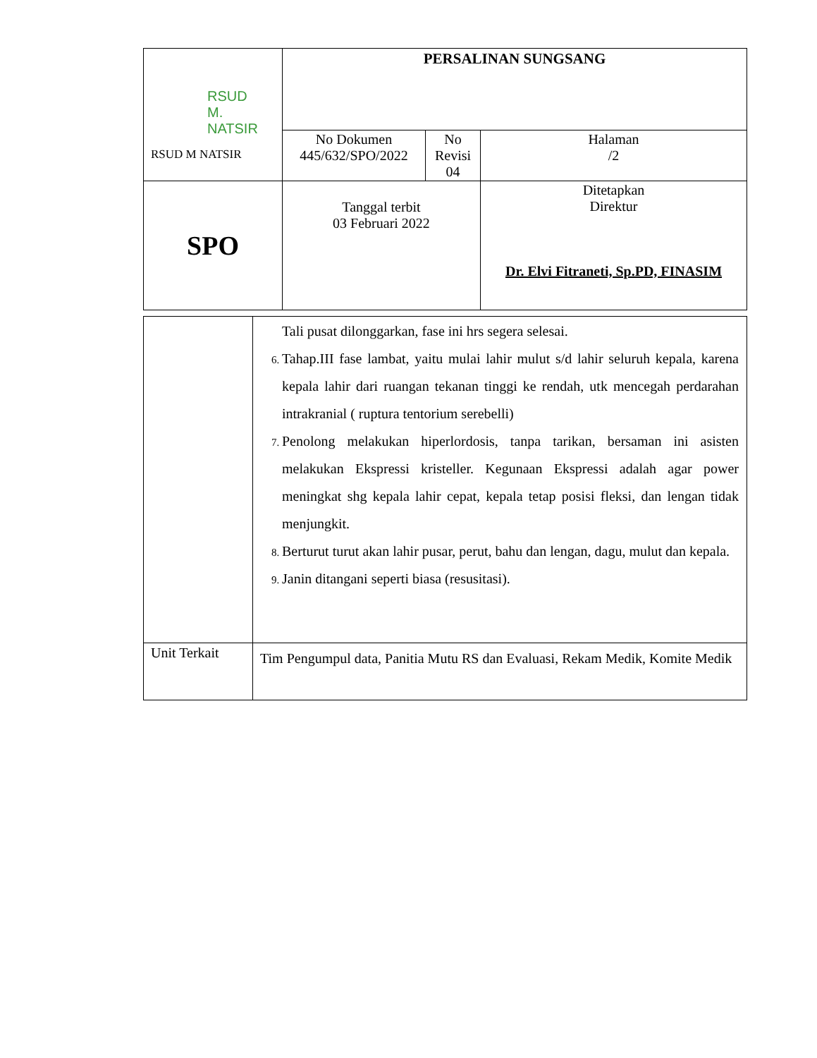| RSUD M. NATSIR RSUD M NATSIR | PERSALINAN SUNGSANG | | |
| | No Dokumen 445/632/SPO/2022 | No Revisi 04 | Halaman /2 |
| SPO | Tanggal terbit 03 Februari 2022 | | Ditetapkan Direktur Dr. Elvi Fitraneti, Sp.PD, FINASIM |
| | Tali pusat dilonggarkan, fase ini hrs segera selesai. Tahap.III fase lambat, yaitu mulai lahir mulut s/d lahir seluruh kepala, karena kepala lahir dari ruangan tekanan tinggi ke rendah, utk mencegah perdarahan intrakranial ( ruptura tentorium serebelli) Penolong melakukan hiperlordosis, tanpa tarikan, bersaman ini asisten melakukan Ekspressi kristeller. Kegunaan Ekspressi adalah agar power meningkat shg kepala lahir cepat, kepala tetap posisi fleksi, dan lengan tidak menjungkit. Berturut turut akan lahir pusar, perut, bahu dan lengan, dagu, mulut dan kepala. Janin ditangani seperti biasa (resusitasi). |
| Unit Terkait | Tim Pengumpul data, Panitia Mutu RS dan Evaluasi, Rekam Medik, Komite Medik |